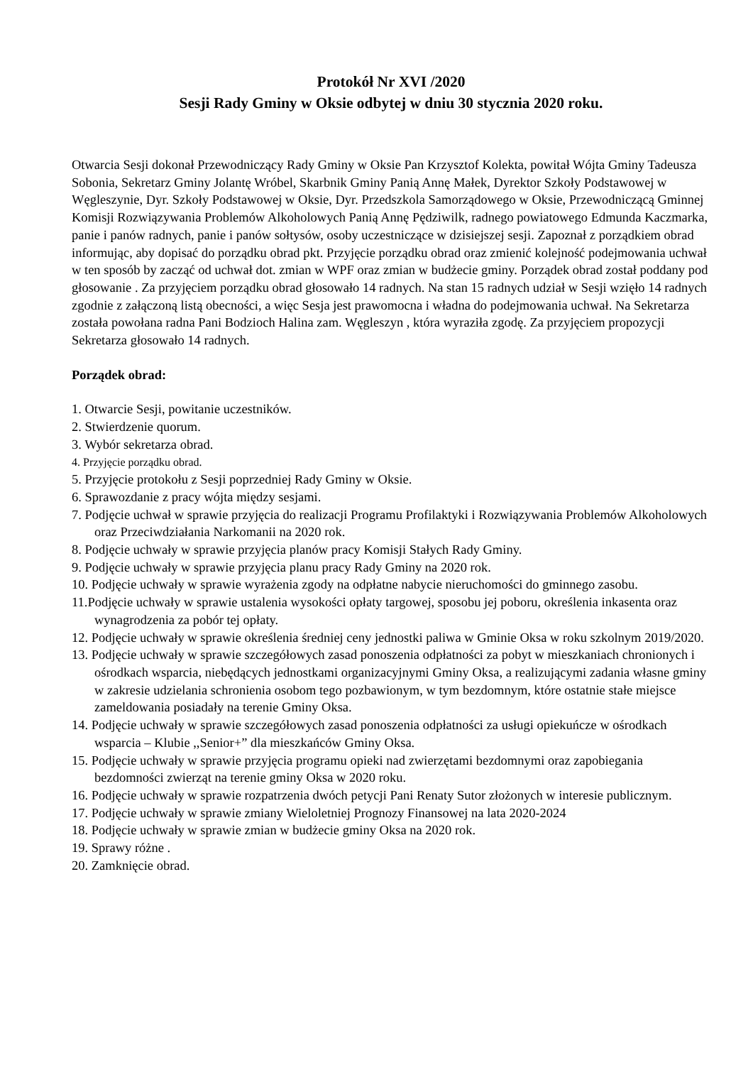Protokół Nr XVI /2020
Sesji Rady Gminy w Oksie odbytej w dniu 30 stycznia 2020 roku.
Otwarcia Sesji dokonał Przewodniczący Rady Gminy w Oksie Pan Krzysztof Kolekta, powitał Wójta Gminy Tadeusza Sobonia, Sekretarz Gminy Jolantę Wróbel, Skarbnik Gminy Panią Annę Małek, Dyrektor Szkoły Podstawowej w Węgleszynie, Dyr. Szkoły Podstawowej w Oksie, Dyr. Przedszkola Samorządowego w Oksie, Przewodniczącą Gminnej Komisji Rozwiązywania Problemów Alkoholowych Panią Annę Pędziwilk, radnego powiatowego Edmunda Kaczmarka, panie i panów radnych, panie i panów sołtysów, osoby uczestniczące w dzisiejszej sesji. Zapoznał z porządkiem obrad informując, aby dopisać do porządku obrad pkt. Przyjęcie porządku obrad oraz zmienić kolejność podejmowania uchwał w ten sposób by zacząć od uchwał dot. zmian w WPF oraz zmian w budżecie gminy. Porządek obrad został poddany pod głosowanie . Za przyjęciem porządku obrad głosowało 14 radnych. Na stan 15 radnych udział w Sesji wzięło 14 radnych zgodnie z załączoną listą obecności, a więc Sesja jest prawomocna i władna do podejmowania uchwał. Na Sekretarza została powołana radna Pani Bodzioch Halina zam. Węgleszyn , która wyraziła zgodę. Za przyjęciem propozycji Sekretarza głosowało 14 radnych.
Porządek obrad:
1. Otwarcie Sesji, powitanie uczestników.
2. Stwierdzenie quorum.
3. Wybór sekretarza obrad.
4. Przyjęcie porządku obrad.
5. Przyjęcie protokołu z Sesji poprzedniej Rady Gminy w Oksie.
6. Sprawozdanie z pracy wójta między sesjami.
7. Podjęcie uchwał w sprawie przyjęcia do realizacji Programu Profilaktyki i Rozwiązywania Problemów Alkoholowych oraz Przeciwdziałania Narkomanii na 2020 rok.
8. Podjęcie uchwały w sprawie przyjęcia planów pracy Komisji Stałych Rady Gminy.
9. Podjęcie uchwały w sprawie przyjęcia planu pracy Rady Gminy na 2020 rok.
10. Podjęcie uchwały w sprawie wyrażenia zgody na odpłatne nabycie nieruchomości do gminnego zasobu.
11.Podjęcie uchwały w sprawie ustalenia wysokości opłaty targowej, sposobu jej poboru, określenia inkasenta oraz wynagrodzenia za pobór tej opłaty.
12. Podjęcie uchwały w sprawie określenia średniej ceny jednostki paliwa w Gminie Oksa w roku szkolnym 2019/2020.
13. Podjęcie uchwały w sprawie szczegółowych zasad ponoszenia odpłatności za pobyt w mieszkaniach chronionych i ośrodkach wsparcia, niebędących jednostkami organizacyjnymi Gminy Oksa, a realizującymi zadania własne gminy w zakresie udzielania schronienia osobom tego pozbawionym, w tym bezdomnym, które ostatnie stałe miejsce zameldowania posiadały na terenie Gminy Oksa.
14. Podjęcie uchwały w sprawie szczegółowych zasad ponoszenia odpłatności za usługi opiekuńcze w ośrodkach wsparcia – Klubie ,,Senior+” dla mieszkańców Gminy Oksa.
15. Podjęcie uchwały w sprawie przyjęcia programu opieki nad zwierzętami bezdomnymi oraz zapobiegania bezdomności zwierząt na terenie gminy Oksa w 2020 roku.
16. Podjęcie uchwały w sprawie rozpatrzenia dwóch petycji Pani Renaty Sutor złożonych w interesie publicznym.
17. Podjęcie uchwały w sprawie zmiany Wieloletniej Prognozy Finansowej na lata 2020-2024
18. Podjęcie uchwały w sprawie zmian w budżecie gminy Oksa na 2020 rok.
19. Sprawy różne .
20. Zamknięcie obrad.